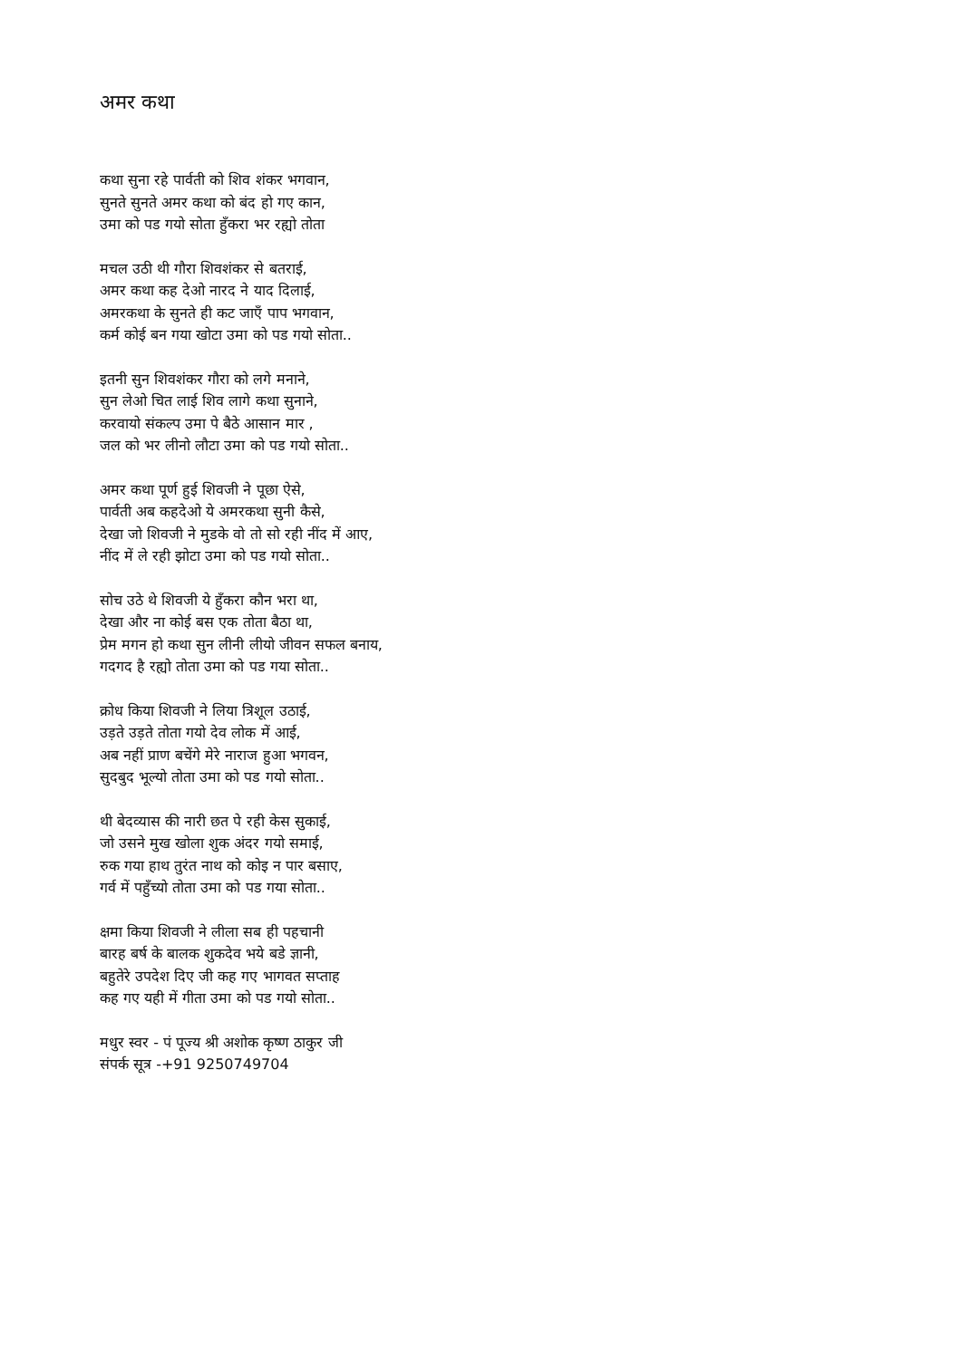अमर कथा
कथा सुना रहे पार्वती को शिव शंकर भगवान,
सुनते सुनते अमर कथा को बंद हो गए कान,
उमा को पड गयो सोता हुँकरा भर रह्यो तोता
मचल उठी थी गौरा शिवशंकर से बतराई,
अमर कथा कह देओ नारद ने याद दिलाई,
अमरकथा के सुनते ही कट जाएँ पाप भगवान,
कर्म कोई बन गया खोटा उमा को पड गयो सोता..
इतनी सुन शिवशंकर गौरा को लगे मनाने,
सुन लेओ चित लाई शिव लागे कथा सुनाने,
करवायो संकल्प उमा पे बैठे आसान मार ,
जल को भर लीनो लौटा उमा को पड गयो सोता..
अमर कथा पूर्ण हुई शिवजी ने पूछा ऐसे,
पार्वती अब कहदेओ ये अमरकथा सुनी कैसे,
देखा जो शिवजी ने मुडके वो तो सो रही नींद में आए,
नींद में ले रही झोटा उमा को पड गयो सोता..
सोच उठे थे शिवजी ये हुँकरा कौन भरा था,
देखा और ना कोई बस एक तोता बैठा था,
प्रेम मगन हो कथा सुन लीनी लीयो जीवन सफल बनाय,
गदगद है रह्यो तोता उमा को पड गया सोता..
क्रोध किया शिवजी ने लिया त्रिशूल उठाई,
उड़ते उड़ते तोता गयो देव लोक में आई,
अब नहीं प्राण बचेंगे मेरे नाराज हुआ भगवन,
सुदबुद भूल्यो तोता उमा को पड गयो सोता..
थी बेदव्यास की नारी छत पे रही केस सुकाई,
जो उसने मुख खोला शुक अंदर गयो समाई,
रुक गया हाथ तुरंत नाथ को कोइ न पार बसाए,
गर्व में पहुँच्यो तोता उमा को पड गया सोता..
क्षमा किया शिवजी ने लीला सब ही पहचानी
बारह बर्ष के बालक शुकदेव भये बडे ज्ञानी,
बहुतेरे उपदेश दिए जी कह गए भागवत सप्ताह
कह गए यही में गीता उमा को पड गयो सोता..
मधुर स्वर - पं पूज्य श्री अशोक कृष्ण ठाकुर जी
संपर्क सूत्र -+91 9250749704